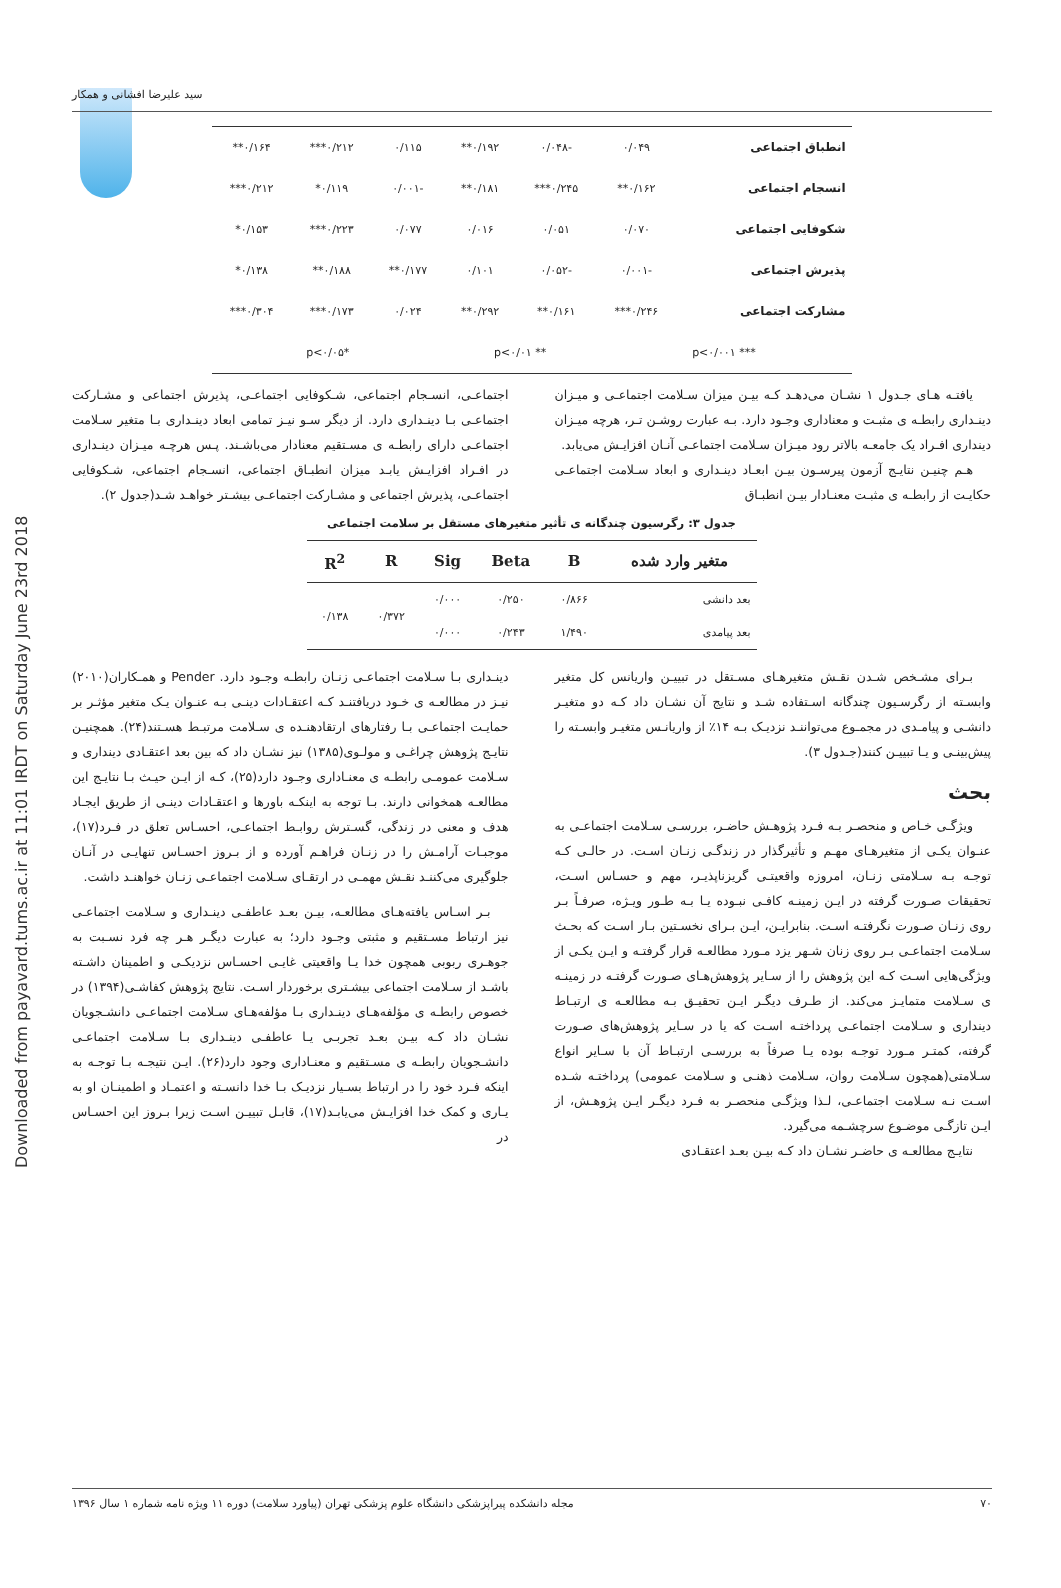Downloaded from payavard.tums.ac.ir at 11:01 IRDT on Saturday June 23rd 2018
سید علیرضا افشانی و همکار
| انطباق اجتماعی | ۰/۰۴۹ | -۰/۰۴۸ | ۰/۱۹۲** | ۰/۱۱۵ | ۰/۲۱۲*** | ۰/۱۶۴** |
| انسجام اجتماعی | ۰/۱۶۲** | ۰/۲۴۵*** | ۰/۱۸۱** | -۰/۰۰۱ | ۰/۱۱۹* | ۰/۲۱۲*** |
| شکوفایی اجتماعی | ۰/۰۷۰ | ۰/۰۵۱ | ۰/۰۱۶ | ۰/۰۷۷ | ۰/۲۲۳*** | ۰/۱۵۳* |
| پذیرش اجتماعی | -۰/۰۰۱ | -۰/۰۵۲ | ۰/۱۰۱ | ۰/۱۷۷** | ۰/۱۸۸** | ۰/۱۳۸* |
| مشارکت اجتماعی | ۰/۲۴۶*** | ۰/۱۶۱** | ۰/۲۹۲** | ۰/۰۲۴ | ۰/۱۷۳*** | ۰/۳۰۴*** |
| *** p<۰/۰۰۱ | | ** p<۰/۰۱ | | *p<۰/۰۵ | | |
یافتـه هـای جـدول ۱ نشـان می‌دهـد کـه بیـن میزان سـلامت اجتماعـی و میـزان دینـداری رابطـه ی مثبـت و معناداری وجـود دارد. بـه عبارت روشـن تـر، هرچه میـزان دینداری افـراد یک جامعـه بالاتر رود میـزان سـلامت اجتماعـی آنـان افزایـش می‌یابد.
هـم چنیـن نتایـج آزمون پیرسـون بیـن ابعـاد دینـداری و ابعاد سـلامت اجتماعـی حکایـت از رابطـه ی مثبـت معنـادار بیـن انطبـاق
اجتماعـی، انسـجام اجتماعی، شـکوفایی اجتماعـی، پذیرش اجتماعی و مشـارکت اجتماعـی بـا دینـداری دارد. از دیگر سـو نیـز تمامی ابعاد دینـداری بـا متغیر سـلامت اجتماعـی دارای رابطـه ی مسـتقیم معنادار می‌باشـند. پـس هرچـه میـزان دینـداری در افـراد افزایـش یابـد میزان انطبـاق اجتماعی، انسـجام اجتماعی، شـکوفایی اجتماعـی، پذیرش اجتماعی و مشـارکت اجتماعـی بیشـتر خواهـد شـد(جدول ۲).
جدول ۳: رگرسیون چندگانه ی تأثیر متغیرهای مستقل بر سلامت اجتماعی
| متغیر وارد شده | B | Beta | Sig | R | R<sup>2</sup> |
| --- | --- | --- | --- | --- | --- |
| بعد دانشی | ۰/۸۶۶ | ۰/۲۵۰ | ۰/۰۰۰ | ۰/۳۷۲ | ۰/۱۳۸ |
| بعد پیامدی | ۱/۴۹۰ | ۰/۲۴۳ | ۰/۰۰۰ | | |
بـرای مشـخص شـدن نقـش متغیرهـای مسـتقل در تبییـن واریانس کل متغیر وابسـته از رگرسـیون چندگانه اسـتفاده شـد و نتایج آن نشـان داد کـه دو متغیـر دانشـی و پیامـدی در مجمـوع می‌تواننـد نزدیـک بـه ۱۴٪ از واریانـس متغیـر وابسـته را پیش‌بینـی و یـا تبییـن کنند(جـدول ۳).
بحث
ویژگـی خـاص و منحصـر بـه فـرد پژوهـش حاضـر، بررسـی سـلامت اجتماعـی به عنـوان یکـی از متغیرهـای مهـم و تأثیرگذار در زندگـی زنـان اسـت. در حالـی کـه توجـه بـه سـلامتی زنـان، امروزه واقعیتـی گریزناپذیـر، مهم و حسـاس اسـت، تحقیقات صـورت گرفته در ایـن زمینـه کافـی نبـوده یـا بـه طـور ویـژه، صرفـاً بـر روی زنـان صـورت نگرفتـه اسـت. بنابرایـن، ایـن بـرای نخسـتین بـار اسـت که بحـث سـلامت اجتماعـی بـر روی زنان شـهر یزد مـورد مطالعـه قرار گرفتـه و ایـن یکـی از ویژگی‌هایی اسـت کـه این پژوهش را از سـایر پژوهش‌هـای صـورت گرفتـه در زمینـه ی سـلامت متمایـز می‌کند. از طـرف دیگـر ایـن تحقیـق بـه مطالعـه ی ارتبـاط دینداری و سـلامت اجتماعـی پرداختـه اسـت که یا در سـایر پژوهش‌های صـورت گرفته، کمتـر مـورد توجـه بوده یـا صرفاً به بررسـی ارتبـاط آن با سـایر انواع سـلامتی(همچون سـلامت روان، سـلامت ذهنـی و سـلامت عمومی) پرداختـه شـده اسـت نـه سـلامت اجتماعـی، لـذا ویژگـی منحصـر به فـرد دیگـر ایـن پژوهـش، از ایـن تازگـی موضـوع سرچشـمه می‌گیرد.
نتایـج مطالعـه ی حاضـر نشـان داد کـه بیـن بعـد اعتقـادی
دینـداری بـا سـلامت اجتماعـی زنـان رابطـه وجـود دارد. Pender و همـکاران(۲۰۱۰) نیـز در مطالعـه ی خـود دریافتنـد کـه اعتقـادات دینـی بـه عنـوان یـک متغیر مؤثـر بر حمایـت اجتماعـی بـا رفتارهای ارتقادهنـده ی سـلامت مرتبـط هسـتند(۲۴). همچنیـن نتایـج پژوهش چراغـی و مولـوی(۱۳۸۵) نیز نشـان داد که بین بعد اعتقـادی دینداری و سـلامت عمومـی رابطـه ی معنـاداری وجـود دارد(۲۵)، کـه از ایـن حیـث بـا نتایـج این مطالعـه همخوانی دارند. بـا توجه به اینکـه باورها و اعتقـادات دینـی از طریق ایجـاد هدف و معنی در زندگی، گسـترش روابـط اجتماعـی، احسـاس تعلق در فـرد(۱۷)، موجبـات آرامـش را در زنـان فراهـم آورده و از بـروز احسـاس تنهایـی در آنـان جلوگیری می‌کننـد نقـش مهمـی در ارتقـای سـلامت اجتماعـی زنـان خواهنـد داشت.
بـر اسـاس یافته‌هـای مطالعـه، بیـن بعـد عاطفـی دینـداری و سـلامت اجتماعـی نیز ارتباط مسـتقیم و مثبتی وجـود دارد؛ به عبارت دیگـر هـر چه فرد نسـبت به جوهـری ربوبی همچون خدا یـا واقعیتی غایـی احسـاس نزدیکـی و اطمینان داشـته باشـد از سـلامت اجتماعی بیشـتری برخوردار اسـت. نتایج پژوهش کفاشـی(۱۳۹۴) در خصوص رابطـه ی مؤلفه‌هـای دینـداری بـا مؤلفه‌هـای سـلامت اجتماعـی دانشـجویان نشـان داد کـه بیـن بعـد تجربـی یـا عاطفـی دینـداری بـا سـلامت اجتماعـی دانشـجویان رابطـه ی مسـتقیم و معنـاداری وجود دارد(۲۶). ایـن نتیجـه بـا توجـه به اینکه فـرد خود را در ارتباط بسـیار نزدیـک بـا خدا دانسـته و اعتمـاد و اطمینـان او به یـاری و کمک خدا افزایـش می‌یابـد(۱۷)، قابـل تبییـن اسـت زیرا بـروز این احسـاس در
۷۰ مجله دانشکده پیراپزشکی دانشگاه علوم پزشکی تهران (پیاورد سلامت) دوره ۱۱ ویژه نامه شماره ۱ سال ۱۳۹۶